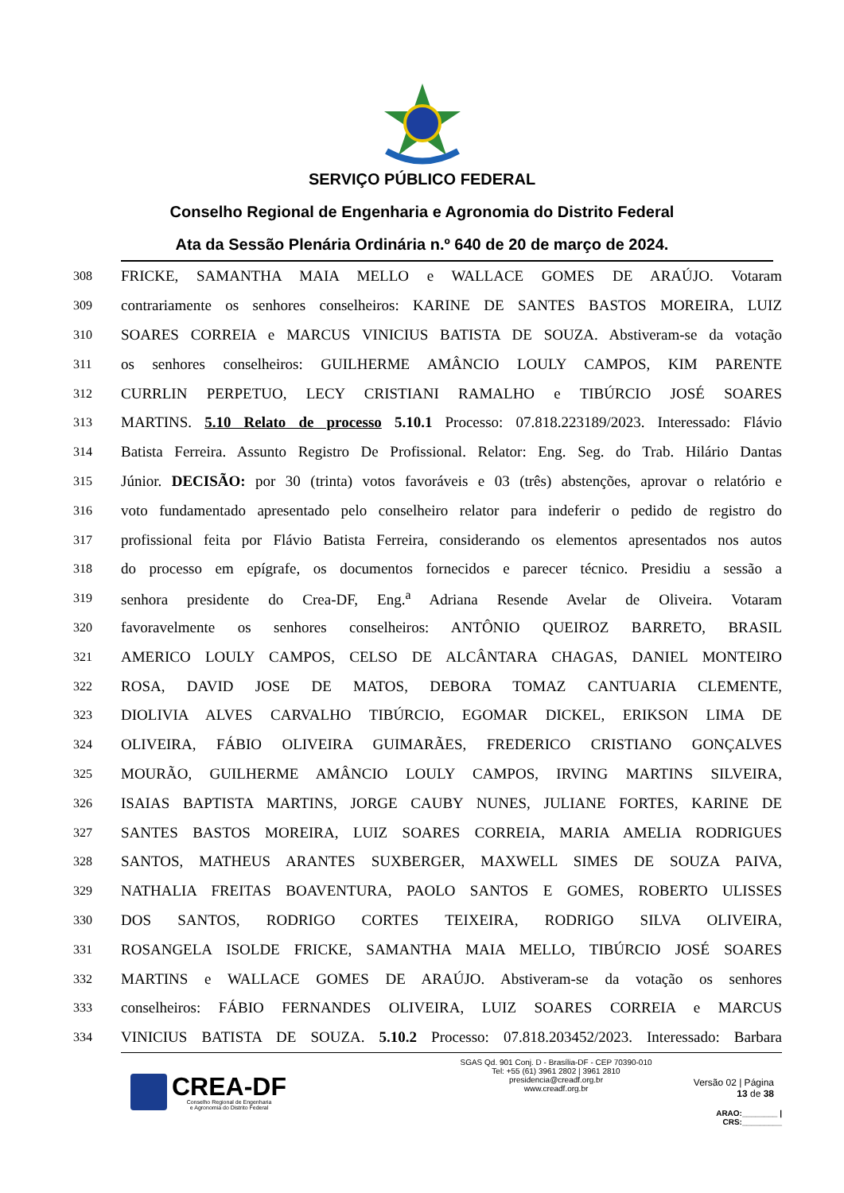SERVIÇO PÚBLICO FEDERAL
Conselho Regional de Engenharia e Agronomia do Distrito Federal
Ata da Sessão Plenária Ordinária n.º 640 de 20 de março de 2024.
308 FRICKE, SAMANTHA MAIA MELLO e WALLACE GOMES DE ARAÚJO. Votaram
309 contrariamente os senhores conselheiros: KARINE DE SANTES BASTOS MOREIRA, LUIZ
310 SOARES CORREIA e MARCUS VINICIUS BATISTA DE SOUZA. Abstiveram-se da votação
311 os senhores conselheiros: GUILHERME AMÂNCIO LOULY CAMPOS, KIM PARENTE
312 CURRLIN PERPETUO, LECY CRISTIANI RAMALHO e TIBÚRCIO JOSÉ SOARES
313 MARTINS. 5.10 Relato de processo 5.10.1 Processo: 07.818.223189/2023. Interessado: Flávio
314 Batista Ferreira. Assunto Registro De Profissional. Relator: Eng. Seg. do Trab. Hilário Dantas
315 Júnior. DECISÃO: por 30 (trinta) votos favoráveis e 03 (três) abstenções, aprovar o relatório e
316 voto fundamentado apresentado pelo conselheiro relator para indeferir o pedido de registro do
317 profissional feita por Flávio Batista Ferreira, considerando os elementos apresentados nos autos
318 do processo em epígrafe, os documentos fornecidos e parecer técnico. Presidiu a sessão a
319 senhora presidente do Crea-DF, Eng.<sup>a</sup> Adriana Resende Avelar de Oliveira. Votaram
320 favoravelmente os senhores conselheiros: ANTÔNIO QUEIROZ BARRETO, BRASIL
321 AMERICO LOULY CAMPOS, CELSO DE ALCÂNTARA CHAGAS, DANIEL MONTEIRO
322 ROSA, DAVID JOSE DE MATOS, DEBORA TOMAZ CANTUARIA CLEMENTE,
323 DIOLIVIA ALVES CARVALHO TIBÚRCIO, EGOMAR DICKEL, ERIKSON LIMA DE
324 OLIVEIRA, FÁBIO OLIVEIRA GUIMARÃES, FREDERICO CRISTIANO GONÇALVES
325 MOURÃO, GUILHERME AMÂNCIO LOULY CAMPOS, IRVING MARTINS SILVEIRA,
326 ISAIAS BAPTISTA MARTINS, JORGE CAUBY NUNES, JULIANE FORTES, KARINE DE
327 SANTES BASTOS MOREIRA, LUIZ SOARES CORREIA, MARIA AMELIA RODRIGUES
328 SANTOS, MATHEUS ARANTES SUXBERGER, MAXWELL SIMES DE SOUZA PAIVA,
329 NATHALIA FREITAS BOAVENTURA, PAOLO SANTOS E GOMES, ROBERTO ULISSES
330 DOS SANTOS, RODRIGO CORTES TEIXEIRA, RODRIGO SILVA OLIVEIRA,
331 ROSANGELA ISOLDE FRICKE, SAMANTHA MAIA MELLO, TIBÚRCIO JOSÉ SOARES
332 MARTINS e WALLACE GOMES DE ARAÚJO. Abstiveram-se da votação os senhores
333 conselheiros: FÁBIO FERNANDES OLIVEIRA, LUIZ SOARES CORREIA e MARCUS
334 VINICIUS BATISTA DE SOUZA. 5.10.2 Processo: 07.818.203452/2023. Interessado: Barbara
CREA-DF
Conselho Regional de Engenharia
e Agronomia do Distrito Federal
SGAS Qd. 901 Conj. D - Brasília-DF - CEP 70390-010
Tel: +55 (61) 3961 2802 | 3961 2810
presidencia@creadf.org.br
www.creadf.org.br
Versão 02 | Página 13 de 38
ARAO:________ | CRS:_________